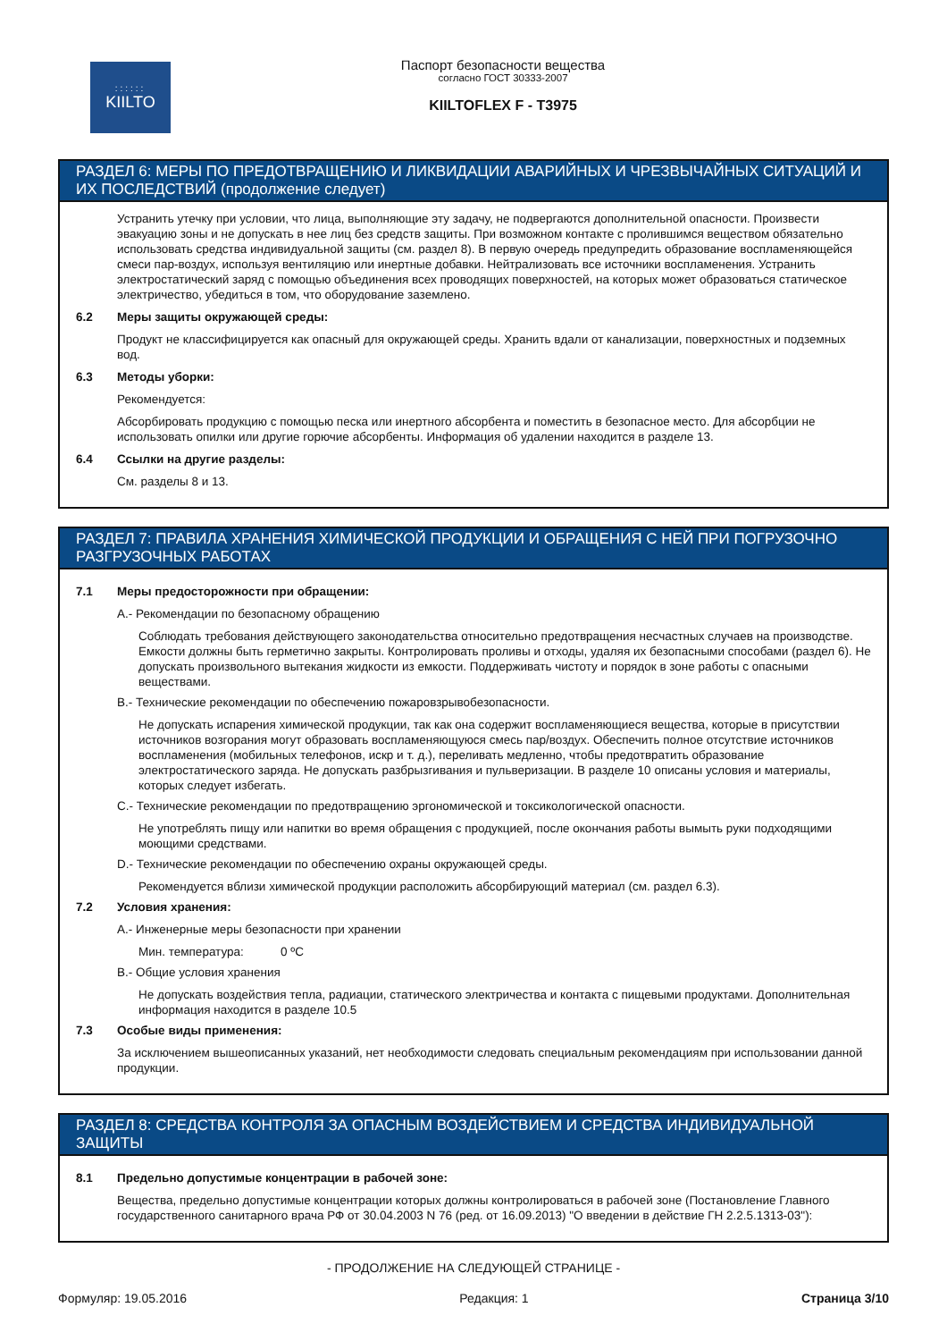::::::
KIILTO
Паспорт безопасности вещества
согласно ГОСТ 30333-2007
KIILTOFLEX F - T3975
РАЗДЕЛ 6: МЕРЫ ПО ПРЕДОТВРАЩЕНИЮ И ЛИКВИДАЦИИ АВАРИЙНЫХ И ЧРЕЗВЫЧАЙНЫХ СИТУАЦИЙ И ИХ ПОСЛЕДСТВИЙ (продолжение следует)
Устранить утечку при условии, что лица, выполняющие эту задачу, не подвергаются дополнительной опасности. Произвести эвакуацию зоны и не допускать в нее лиц без средств защиты. При возможном контакте с пролившимся веществом обязательно использовать средства индивидуальной защиты (см. раздел 8). В первую очередь предупредить образование воспламеняющейся смеси пар-воздух, используя вентиляцию или инертные добавки. Нейтрализовать все источники воспламенения. Устранить электростатический заряд с помощью объединения всех проводящих поверхностей, на которых может образоваться статическое электричество, убедиться в том, что оборудование заземлено.
6.2 Меры защиты окружающей среды:
Продукт не классифицируется как опасный для окружающей среды. Хранить вдали от канализации, поверхностных и подземных вод.
6.3 Методы уборки:
Рекомендуется:
Абсорбировать продукцию с помощью песка или инертного абсорбента и поместить в безопасное место. Для абсорбции не использовать опилки или другие горючие абсорбенты. Информация об удалении находится в разделе 13.
6.4 Ссылки на другие разделы:
См. разделы 8 и 13.
РАЗДЕЛ 7: ПРАВИЛА ХРАНЕНИЯ ХИМИЧЕСКОЙ ПРОДУКЦИИ И ОБРАЩЕНИЯ С НЕЙ ПРИ ПОГРУЗОЧНО РАЗГРУЗОЧНЫХ РАБОТАХ
7.1 Меры предосторожности при обращении:
A.- Рекомендации по безопасному обращению
Соблюдать требования действующего законодательства относительно предотвращения несчастных случаев на производстве. Емкости должны быть герметично закрыты. Контролировать проливы и отходы, удаляя их безопасными способами (раздел 6). Не допускать произвольного вытекания жидкости из емкости. Поддерживать чистоту и порядок в зоне работы с опасными веществами.
B.- Технические рекомендации по обеспечению пожаровзрывобезопасности.
Не допускать испарения химической продукции, так как она содержит воспламеняющиеся вещества, которые в присутствии источников возгорания могут образовать воспламеняющуюся смесь пар/воздух. Обеспечить полное отсутствие источников воспламенения (мобильных телефонов, искр и т. д.), переливать медленно, чтобы предотвратить образование электростатического заряда. Не допускать разбрызгивания и пульверизации. В разделе 10 описаны условия и материалы, которых следует избегать.
C.- Технические рекомендации по предотвращению эргономической и токсикологической опасности.
Не употреблять пищу или напитки во время обращения с продукцией, после окончания работы вымыть руки подходящими моющими средствами.
D.- Технические рекомендации по обеспечению охраны окружающей среды.
Рекомендуется вблизи химической продукции расположить абсорбирующий материал (см. раздел 6.3).
7.2 Условия хранения:
A.- Инженерные меры безопасности при хранении
Мин. температура: 0 ºC
B.- Общие условия хранения
Не допускать воздействия тепла, радиации, статического электричества и контакта с пищевыми продуктами. Дополнительная информация находится в разделе 10.5
7.3 Особые виды применения:
За исключением вышеописанных указаний, нет необходимости следовать специальным рекомендациям при использовании данной продукции.
РАЗДЕЛ 8: СРЕДСТВА КОНТРОЛЯ ЗА ОПАСНЫМ ВОЗДЕЙСТВИЕМ И СРЕДСТВА ИНДИВИДУАЛЬНОЙ ЗАЩИТЫ
8.1 Предельно допустимые концентрации в рабочей зоне:
Вещества, предельно допустимые концентрации которых должны контролироваться в рабочей зоне (Постановление Главного государственного санитарного врача РФ от 30.04.2003 N 76 (ред. от 16.09.2013) "О введении в действие ГН 2.2.5.1313-03"):
- ПРОДОЛЖЕНИЕ НА СЛЕДУЮЩЕЙ СТРАНИЦЕ -
Формуляр: 19.05.2016 Редакция: 1 Страница 3/10